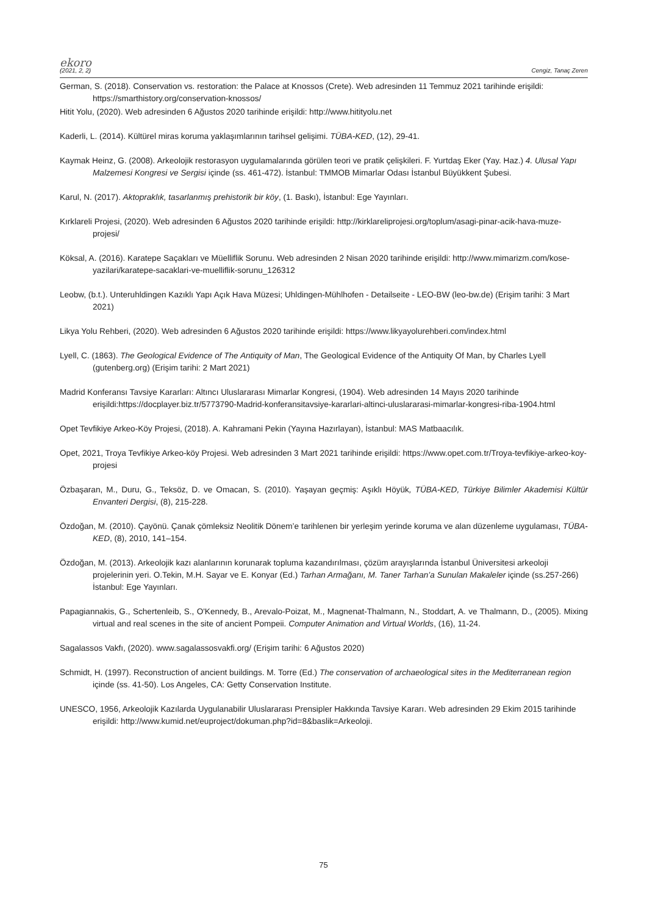ekoro
(2021, 2, 2) Cengiz, Tanaç Zeren
German, S. (2018). Conservation vs. restoration: the Palace at Knossos (Crete). Web adresinden 11 Temmuz 2021 tarihinde erişildi: https://smarthistory.org/conservation-knossos/
Hitit Yolu, (2020). Web adresinden 6 Ağustos 2020 tarihinde erişildi: http://www.hitityolu.net
Kaderli, L. (2014). Kültürel miras koruma yaklaşımlarının tarihsel gelişimi. TÜBA-KED, (12), 29-41.
Kaymak Heinz, G. (2008). Arkeolojik restorasyon uygulamalarında görülen teori ve pratik çelişkileri. F. Yurtdaş Eker (Yay. Haz.) 4. Ulusal Yapı Malzemesi Kongresi ve Sergisi içinde (ss. 461-472). İstanbul: TMMOB Mimarlar Odası İstanbul Büyükkent Şubesi.
Karul, N. (2017). Aktopraklık, tasarlanmış prehistorik bir köy, (1. Baskı), İstanbul: Ege Yayınları.
Kırklareli Projesi, (2020). Web adresinden 6 Ağustos 2020 tarihinde erişildi: http://kirklareliprojesi.org/toplum/asagi-pinar-acik-hava-muze-projesi/
Köksal, A. (2016). Karatepe Saçakları ve Müelliflik Sorunu. Web adresinden 2 Nisan 2020 tarihinde erişildi: http://www.mimarizm.com/kose-yazilari/karatepe-sacaklari-ve-muelliflik-sorunu_126312
Leobw, (b.t.). Unteruhldingen Kazıklı Yapı Açık Hava Müzesi; Uhldingen-Mühlhofen - Detailseite - LEO-BW (leo-bw.de) (Erişim tarihi: 3 Mart 2021)
Likya Yolu Rehberi, (2020). Web adresinden 6 Ağustos 2020 tarihinde erişildi: https://www.likyayolurehberi.com/index.html
Lyell, C. (1863). The Geological Evidence of The Antiquity of Man, The Geological Evidence of the Antiquity Of Man, by Charles Lyell (gutenberg.org) (Erişim tarihi: 2 Mart 2021)
Madrid Konferansı Tavsiye Kararları: Altıncı Uluslararası Mimarlar Kongresi, (1904). Web adresinden 14 Mayıs 2020 tarihinde erişildi:https://docplayer.biz.tr/5773790-Madrid-konferansitavsiye-kararlari-altinci-uluslararasi-mimarlar-kongresi-riba-1904.html
Opet Tevfikiye Arkeo-Köy Projesi, (2018). A. Kahramani Pekin (Yayına Hazırlayan), İstanbul: MAS Matbaacılık.
Opet, 2021, Troya Tevfikiye Arkeo-köy Projesi. Web adresinden 3 Mart 2021 tarihinde erişildi: https://www.opet.com.tr/Troya-tevfikiye-arkeo-koy-projesi
Özbaşaran, M., Duru, G., Teksöz, D. ve Omacan, S. (2010). Yaşayan geçmiş: Aşıklı Höyük, TÜBA-KED, Türkiye Bilimler Akademisi Kültür Envanteri Dergisi, (8), 215-228.
Özdoğan, M. (2010). Çayönü. Çanak çömleksiz Neolitik Dönem’e tarihlenen bir yerleşim yerinde koruma ve alan düzenleme uygulaması, TÜBA-KED, (8), 2010, 141–154.
Özdoğan, M. (2013). Arkeolojik kazı alanlarının korunarak topluma kazandırılması, çözüm arayışlarında İstanbul Üniversitesi arkeoloji projelerinin yeri. O.Tekin, M.H. Sayar ve E. Konyar (Ed.) Tarhan Armağanı, M. Taner Tarhan’a Sunulan Makaleler içinde (ss.257-266) İstanbul: Ege Yayınları.
Papagiannakis, G., Schertenleib, S., O'Kennedy, B., Arevalo-Poizat, M., Magnenat-Thalmann, N., Stoddart, A. ve Thalmann, D., (2005). Mixing virtual and real scenes in the site of ancient Pompeii. Computer Animation and Virtual Worlds, (16), 11-24.
Sagalassos Vakfı, (2020). www.sagalassosvakfi.org/ (Erişim tarihi: 6 Ağustos 2020)
Schmidt, H. (1997). Reconstruction of ancient buildings. M. Torre (Ed.) The conservation of archaeological sites in the Mediterranean region içinde (ss. 41-50). Los Angeles, CA: Getty Conservation Institute.
UNESCO, 1956, Arkeolojik Kazılarda Uygulanabilir Uluslararası Prensipler Hakkında Tavsiye Kararı. Web adresinden 29 Ekim 2015 tarihinde erişildi: http://www.kumid.net/euproject/dokuman.php?id=8&baslik=Arkeoloji.
75